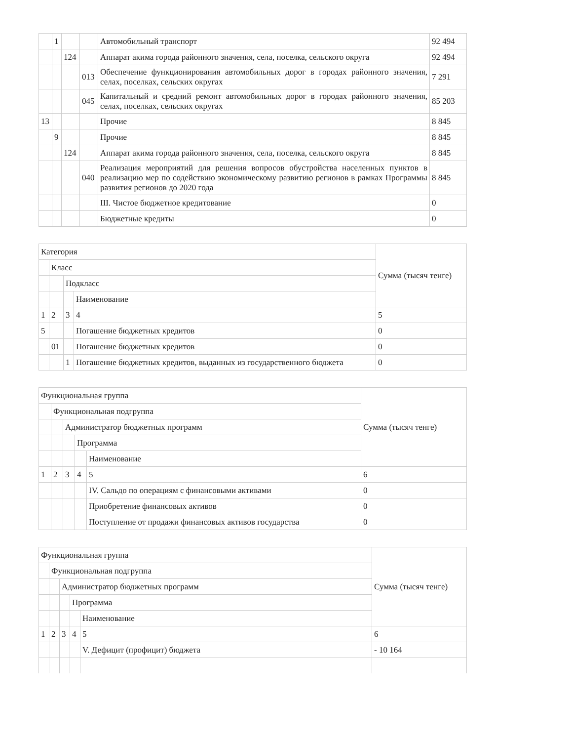| | 1 | | | Автомобильный транспорт | 92 494 |
| | | 124 | | Аппарат акима города районного значения, села, поселка, сельского округа | 92 494 |
| | | | 013 | Обеспечение функционирования автомобильных дорог в городах районного значения, селах, поселках, сельских округах | 7 291 |
| | | | 045 | Капитальный и средний ремонт автомобильных дорог в городах районного значения, селах, поселках, сельских округах | 85 203 |
| 13 | | | | Прочие | 8 845 |
| | 9 | | | Прочие | 8 845 |
| | | 124 | | Аппарат акима города районного значения, села, поселка, сельского округа | 8 845 |
| | | | 040 | Реализация мероприятий для решения вопросов обустройства населенных пунктов в реализацию мер по содействию экономическому развитию регионов в рамках Программы развития регионов до 2020 года | 8 845 |
| | | | | III. Чистое бюджетное кредитование | 0 |
| | | | | Бюджетные кредиты | 0 |
| Категория | | | | Сумма (тысяч тенге) |
| | Класс | | | |
| | | Подкласс | | |
| | | | Наименование | |
| 1 | 2 | 3 | 4 | 5 |
| 5 | | | Погашение бюджетных кредитов | 0 |
| | 01 | | Погашение бюджетных кредитов | 0 |
| | | 1 | Погашение бюджетных кредитов, выданных из государственного бюджета | 0 |
| Функциональная группа | | | | | Сумма (тысяч тенге) |
| | Функциональная подгруппа | | | | |
| | | Администратор бюджетных программ | | | |
| | | | Программа | | |
| | | | | Наименование | |
| 1 | 2 | 3 | 4 | 5 | 6 |
| | | | | IV. Сальдо по операциям с финансовыми активами | 0 |
| | | | | Приобретение финансовых активов | 0 |
| | | | | Поступление от продажи финансовых активов государства | 0 |
| Функциональная группа | | | | | Сумма (тысяч тенге) |
| | Функциональная подгруппа | | | | |
| | | Администратор бюджетных программ | | | |
| | | | Программа | | |
| | | | | Наименование | |
| 1 | 2 | 3 | 4 | 5 | 6 |
| | | | | V. Дефицит (профицит) бюджета | - 10 164 |